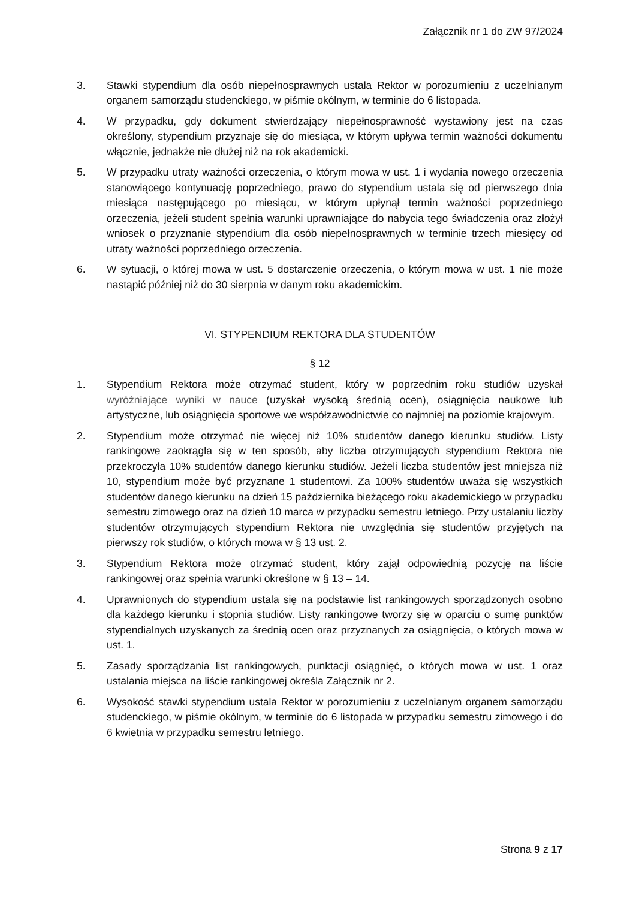Załącznik nr 1 do ZW 97/2024
3. Stawki stypendium dla osób niepełnosprawnych ustala Rektor w porozumieniu z uczelnianym organem samorządu studenckiego, w piśmie okólnym, w terminie do 6 listopada.
4. W przypadku, gdy dokument stwierdzający niepełnosprawność wystawiony jest na czas określony, stypendium przyznaje się do miesiąca, w którym upływa termin ważności dokumentu włącznie, jednakże nie dłużej niż na rok akademicki.
5. W przypadku utraty ważności orzeczenia, o którym mowa w ust. 1 i wydania nowego orzeczenia stanowiącego kontynuację poprzedniego, prawo do stypendium ustala się od pierwszego dnia miesiąca następującego po miesiącu, w którym upłynął termin ważności poprzedniego orzeczenia, jeżeli student spełnia warunki uprawniające do nabycia tego świadczenia oraz złożył wniosek o przyznanie stypendium dla osób niepełnosprawnych w terminie trzech miesięcy od utraty ważności poprzedniego orzeczenia.
6. W sytuacji, o której mowa w ust. 5 dostarczenie orzeczenia, o którym mowa w ust. 1 nie może nastąpić później niż do 30 sierpnia w danym roku akademickim.
VI. STYPENDIUM REKTORA DLA STUDENTÓW
§ 12
1. Stypendium Rektora może otrzymać student, który w poprzednim roku studiów uzyskał wyróżniające wyniki w nauce (uzyskał wysoką średnią ocen), osiągnięcia naukowe lub artystyczne, lub osiągnięcia sportowe we współzawodnictwie co najmniej na poziomie krajowym.
2. Stypendium może otrzymać nie więcej niż 10% studentów danego kierunku studiów. Listy rankingowe zaokrągla się w ten sposób, aby liczba otrzymujących stypendium Rektora nie przekroczyła 10% studentów danego kierunku studiów. Jeżeli liczba studentów jest mniejsza niż 10, stypendium może być przyznane 1 studentowi. Za 100% studentów uważa się wszystkich studentów danego kierunku na dzień 15 października bieżącego roku akademickiego w przypadku semestru zimowego oraz na dzień 10 marca w przypadku semestru letniego. Przy ustalaniu liczby studentów otrzymujących stypendium Rektora nie uwzględnia się studentów przyjętych na pierwszy rok studiów, o których mowa w § 13 ust. 2.
3. Stypendium Rektora może otrzymać student, który zajął odpowiednią pozycję na liście rankingowej oraz spełnia warunki określone w § 13 – 14.
4. Uprawnionych do stypendium ustala się na podstawie list rankingowych sporządzonych osobno dla każdego kierunku i stopnia studiów. Listy rankingowe tworzy się w oparciu o sumę punktów stypendialnych uzyskanych za średnią ocen oraz przyznanych za osiągnięcia, o których mowa w ust. 1.
5. Zasady sporządzania list rankingowych, punktacji osiągnięć, o których mowa w ust. 1 oraz ustalania miejsca na liście rankingowej określa Załącznik nr 2.
6. Wysokość stawki stypendium ustala Rektor w porozumieniu z uczelnianym organem samorządu studenckiego, w piśmie okólnym, w terminie do 6 listopada w przypadku semestru zimowego i do 6 kwietnia w przypadku semestru letniego.
Strona 9 z 17